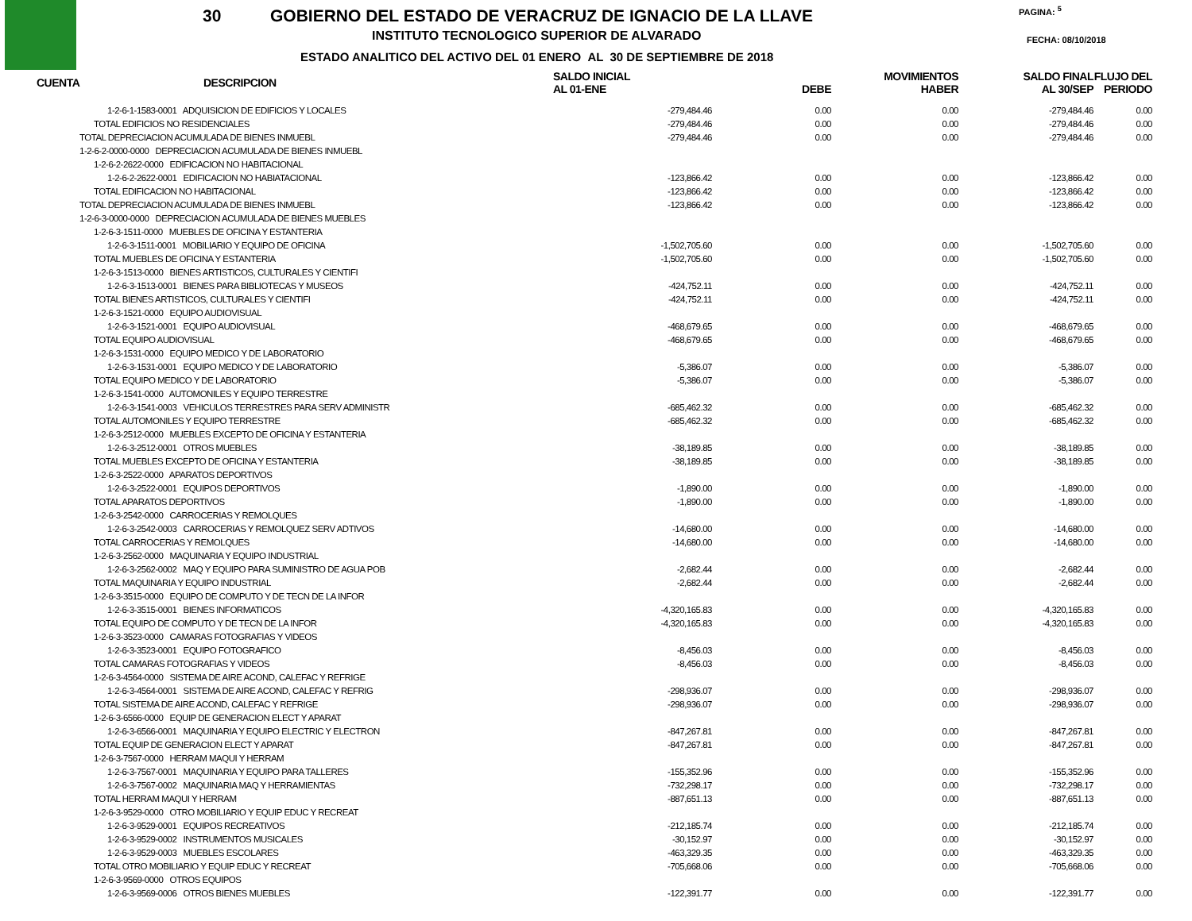30
GOBIERNO DEL ESTADO DE VERACRUZ DE IGNACIO DE LA LLAVE
INSTITUTO TECNOLOGICO SUPERIOR DE ALVARADO
ESTADO ANALITICO DEL ACTIVO DEL 01 ENERO AL 30 DE SEPTIEMBRE DE 2018
PAGINA: <sup>5</sup>
FECHA: 08/10/2018
| CUENTA | DESCRIPCION | SALDO INICIAL AL 01-ENE | DEBE | MOVIMIENTOS HABER | SALDO FINAL AL 30/SEP | FLUJO DEL PERIODO |
| --- | --- | --- | --- | --- | --- | --- |
| 1-2-6-1-1583-0001 ADQUISICION DE EDIFICIOS Y LOCALES | | -279,484.46 | 0.00 | 0.00 | -279,484.46 | 0.00 |
| TOTAL EDIFICIOS NO RESIDENCIALES | | -279,484.46 | 0.00 | 0.00 | -279,484.46 | 0.00 |
| TOTAL DEPRECIACION ACUMULADA DE BIENES INMUEBL | | -279,484.46 | 0.00 | 0.00 | -279,484.46 | 0.00 |
| 1-2-6-2-0000-0000 DEPRECIACION ACUMULADA DE BIENES INMUEBL | | | | | | |
| 1-2-6-2-2622-0000 EDIFICACION NO HABITACIONAL | | | | | | |
| 1-2-6-2-2622-0001 EDIFICACION NO HABIATACIONAL | | -123,866.42 | 0.00 | 0.00 | -123,866.42 | 0.00 |
| TOTAL EDIFICACION NO HABITACIONAL | | -123,866.42 | 0.00 | 0.00 | -123,866.42 | 0.00 |
| TOTAL DEPRECIACION ACUMULADA DE BIENES INMUEBL | | -123,866.42 | 0.00 | 0.00 | -123,866.42 | 0.00 |
| 1-2-6-3-0000-0000 DEPRECIACION ACUMULADA DE BIENES MUEBLES | | | | | | |
| 1-2-6-3-1511-0000 MUEBLES DE OFICINA Y ESTANTERIA | | | | | | |
| 1-2-6-3-1511-0001 MOBILIARIO Y EQUIPO DE OFICINA | | -1,502,705.60 | 0.00 | 0.00 | -1,502,705.60 | 0.00 |
| TOTAL MUEBLES DE OFICINA Y ESTANTERIA | | -1,502,705.60 | 0.00 | 0.00 | -1,502,705.60 | 0.00 |
| 1-2-6-3-1513-0000 BIENES ARTISTICOS, CULTURALES Y CIENTIFI | | | | | | |
| 1-2-6-3-1513-0001 BIENES PARA BIBLIOTECAS Y MUSEOS | | -424,752.11 | 0.00 | 0.00 | -424,752.11 | 0.00 |
| TOTAL BIENES ARTISTICOS, CULTURALES Y CIENTIFI | | -424,752.11 | 0.00 | 0.00 | -424,752.11 | 0.00 |
| 1-2-6-3-1521-0000 EQUIPO AUDIOVISUAL | | | | | | |
| 1-2-6-3-1521-0001 EQUIPO AUDIOVISUAL | | -468,679.65 | 0.00 | 0.00 | -468,679.65 | 0.00 |
| TOTAL EQUIPO AUDIOVISUAL | | -468,679.65 | 0.00 | 0.00 | -468,679.65 | 0.00 |
| 1-2-6-3-1531-0000 EQUIPO MEDICO Y DE LABORATORIO | | | | | | |
| 1-2-6-3-1531-0001 EQUIPO MEDICO Y DE LABORATORIO | | -5,386.07 | 0.00 | 0.00 | -5,386.07 | 0.00 |
| TOTAL EQUIPO MEDICO Y DE LABORATORIO | | -5,386.07 | 0.00 | 0.00 | -5,386.07 | 0.00 |
| 1-2-6-3-1541-0000 AUTOMONILES Y EQUIPO TERRESTRE | | | | | | |
| 1-2-6-3-1541-0003 VEHICULOS TERRESTRES PARA SERV ADMINISTR | | -685,462.32 | 0.00 | 0.00 | -685,462.32 | 0.00 |
| TOTAL AUTOMONILES Y EQUIPO TERRESTRE | | -685,462.32 | 0.00 | 0.00 | -685,462.32 | 0.00 |
| 1-2-6-3-2512-0000 MUEBLES EXCEPTO DE OFICINA Y ESTANTERIA | | | | | | |
| 1-2-6-3-2512-0001 OTROS MUEBLES | | -38,189.85 | 0.00 | 0.00 | -38,189.85 | 0.00 |
| TOTAL MUEBLES EXCEPTO DE OFICINA Y ESTANTERIA | | -38,189.85 | 0.00 | 0.00 | -38,189.85 | 0.00 |
| 1-2-6-3-2522-0000 APARATOS DEPORTIVOS | | | | | | |
| 1-2-6-3-2522-0001 EQUIPOS DEPORTIVOS | | -1,890.00 | 0.00 | 0.00 | -1,890.00 | 0.00 |
| TOTAL APARATOS DEPORTIVOS | | -1,890.00 | 0.00 | 0.00 | -1,890.00 | 0.00 |
| 1-2-6-3-2542-0000 CARROCERIAS Y REMOLQUES | | | | | | |
| 1-2-6-3-2542-0003 CARROCERIAS Y REMOLQUEZ SERV ADTIVOS | | -14,680.00 | 0.00 | 0.00 | -14,680.00 | 0.00 |
| TOTAL CARROCERIAS Y REMOLQUES | | -14,680.00 | 0.00 | 0.00 | -14,680.00 | 0.00 |
| 1-2-6-3-2562-0000 MAQUINARIA Y EQUIPO INDUSTRIAL | | | | | | |
| 1-2-6-3-2562-0002 MAQ Y EQUIPO PARA SUMINISTRO DE AGUA POB | | -2,682.44 | 0.00 | 0.00 | -2,682.44 | 0.00 |
| TOTAL MAQUINARIA Y EQUIPO INDUSTRIAL | | -2,682.44 | 0.00 | 0.00 | -2,682.44 | 0.00 |
| 1-2-6-3-3515-0000 EQUIPO DE COMPUTO Y DE TECN DE LA INFOR | | | | | | |
| 1-2-6-3-3515-0001 BIENES INFORMATICOS | | -4,320,165.83 | 0.00 | 0.00 | -4,320,165.83 | 0.00 |
| TOTAL EQUIPO DE COMPUTO Y DE TECN DE LA INFOR | | -4,320,165.83 | 0.00 | 0.00 | -4,320,165.83 | 0.00 |
| 1-2-6-3-3523-0000 CAMARAS FOTOGRAFIAS Y VIDEOS | | | | | | |
| 1-2-6-3-3523-0001 EQUIPO FOTOGRAFICO | | -8,456.03 | 0.00 | 0.00 | -8,456.03 | 0.00 |
| TOTAL CAMARAS FOTOGRAFIAS Y VIDEOS | | -8,456.03 | 0.00 | 0.00 | -8,456.03 | 0.00 |
| 1-2-6-3-4564-0000 SISTEMA DE AIRE ACOND, CALEFAC Y REFRIGE | | | | | | |
| 1-2-6-3-4564-0001 SISTEMA DE AIRE ACOND, CALEFAC Y REFRIG | | -298,936.07 | 0.00 | 0.00 | -298,936.07 | 0.00 |
| TOTAL SISTEMA DE AIRE ACOND, CALEFAC Y REFRIGE | | -298,936.07 | 0.00 | 0.00 | -298,936.07 | 0.00 |
| 1-2-6-3-6566-0000 EQUIP DE GENERACION ELECT Y APARAT | | | | | | |
| 1-2-6-3-6566-0001 MAQUINARIA Y EQUIPO ELECTRIC Y ELECTRON | | -847,267.81 | 0.00 | 0.00 | -847,267.81 | 0.00 |
| TOTAL EQUIP DE GENERACION ELECT Y APARAT | | -847,267.81 | 0.00 | 0.00 | -847,267.81 | 0.00 |
| 1-2-6-3-7567-0000 HERRAM MAQUI Y HERRAM | | | | | | |
| 1-2-6-3-7567-0001 MAQUINARIA Y EQUIPO PARA TALLERES | | -155,352.96 | 0.00 | 0.00 | -155,352.96 | 0.00 |
| 1-2-6-3-7567-0002 MAQUINARIA MAQ Y HERRAMIENTAS | | -732,298.17 | 0.00 | 0.00 | -732,298.17 | 0.00 |
| TOTAL HERRAM MAQUI Y HERRAM | | -887,651.13 | 0.00 | 0.00 | -887,651.13 | 0.00 |
| 1-2-6-3-9529-0000 OTRO MOBILIARIO Y EQUIP EDUC Y RECREAT | | | | | | |
| 1-2-6-3-9529-0001 EQUIPOS RECREATIVOS | | -212,185.74 | 0.00 | 0.00 | -212,185.74 | 0.00 |
| 1-2-6-3-9529-0002 INSTRUMENTOS MUSICALES | | -30,152.97 | 0.00 | 0.00 | -30,152.97 | 0.00 |
| 1-2-6-3-9529-0003 MUEBLES ESCOLARES | | -463,329.35 | 0.00 | 0.00 | -463,329.35 | 0.00 |
| TOTAL OTRO MOBILIARIO Y EQUIP EDUC Y RECREAT | | -705,668.06 | 0.00 | 0.00 | -705,668.06 | 0.00 |
| 1-2-6-3-9569-0000 OTROS EQUIPOS | | | | | | |
| 1-2-6-3-9569-0006 OTROS BIENES MUEBLES | | -122,391.77 | 0.00 | 0.00 | -122,391.77 | 0.00 |